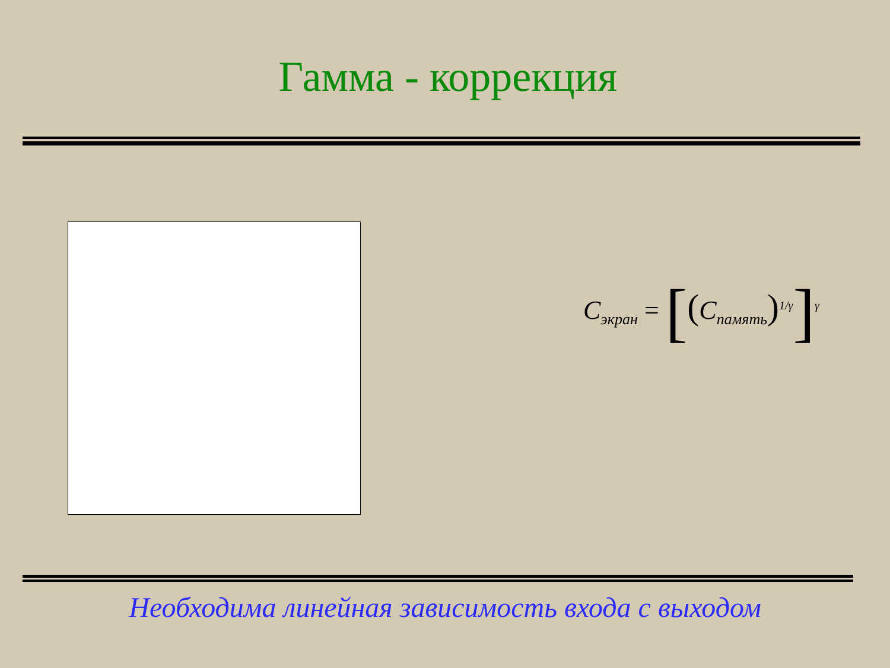Гамма - коррекция
C<sub>экран</sub> = [(C<sub>память</sub>)<sup>1/γ</sup>]<sup>γ</sup>
Необходима линейная зависимость входа с выходом